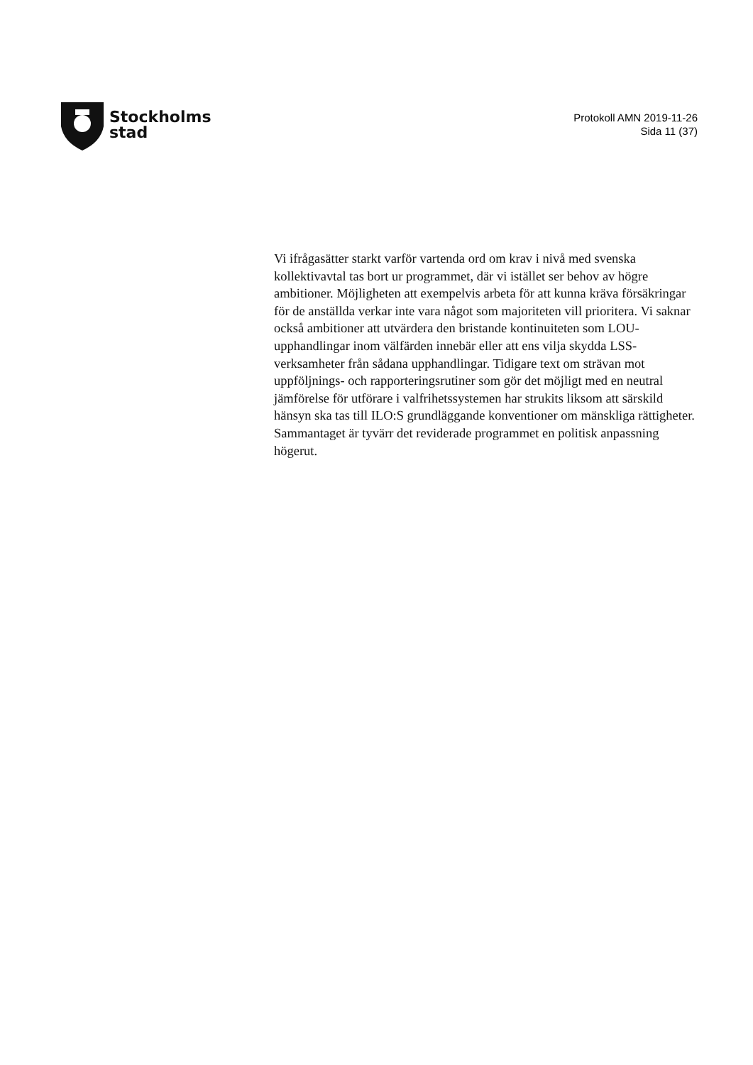Stockholms
stad
Protokoll AMN 2019-11-26
Sida 11 (37)
Vi ifrågasätter starkt varför vartenda ord om krav i nivå med svenska kollektivavtal tas bort ur programmet, där vi istället ser behov av högre ambitioner. Möjligheten att exempelvis arbeta för att kunna kräva försäkringar för de anställda verkar inte vara något som majoriteten vill prioritera. Vi saknar också ambitioner att utvärdera den bristande kontinuiteten som LOU-upphandlingar inom välfärden innebär eller att ens vilja skydda LSS-verksamheter från sådana upphandlingar. Tidigare text om strävan mot uppföljnings- och rapporteringsrutiner som gör det möjligt med en neutral jämförelse för utförare i valfrihetssystemen har strukits liksom att särskild hänsyn ska tas till ILO:S grundläggande konventioner om mänskliga rättigheter. Sammantaget är tyvärr det reviderade programmet en politisk anpassning högerut.